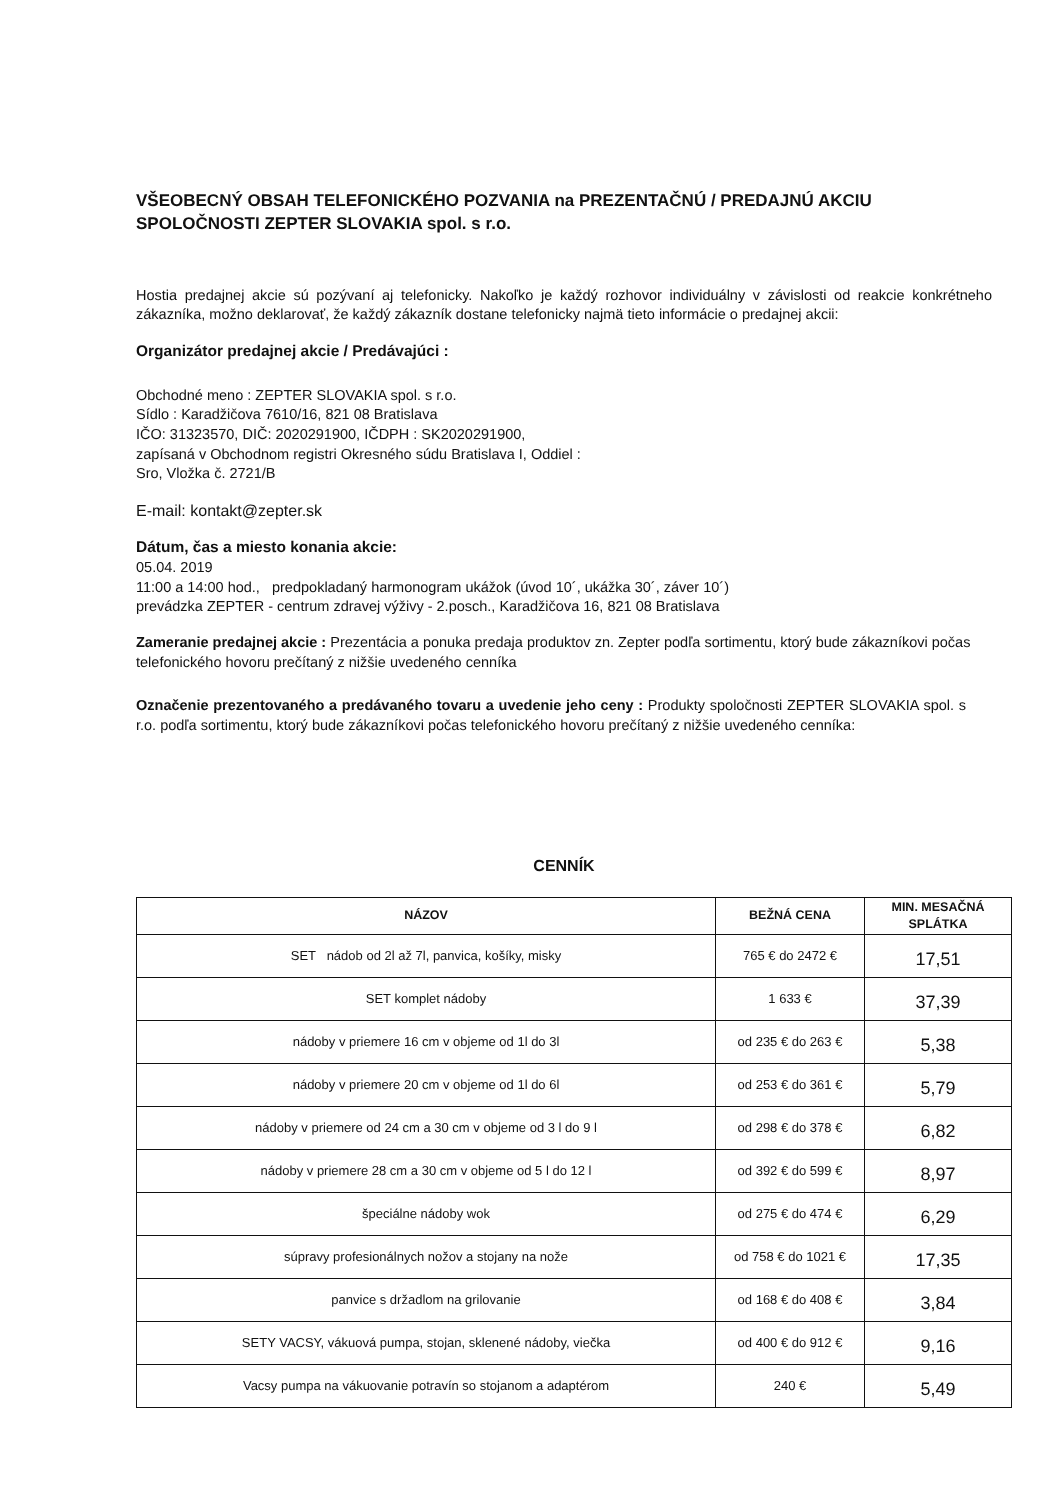VŠEOBECNÝ OBSAH TELEFONICKÉHO POZVANIA na PREZENTAČNÚ / PREDAJNÚ AKCIU SPOLOČNOSTI ZEPTER SLOVAKIA spol. s r.o.
Hostia predajnej akcie sú pozývaní aj telefonicky. Nakoľko je každý rozhovor individuálny v závislosti od reakcie konkrétneho zákazníka, možno deklarovať, že každý zákazník dostane telefonicky najmä tieto informácie o predajnej akcii:
Organizátor predajnej akcie / Predávajúci :
Obchodné meno : ZEPTER SLOVAKIA spol. s r.o.
Sídlo : Karadžičova 7610/16, 821 08 Bratislava
IČO: 31323570, DIČ: 2020291900, IČDPH : SK2020291900,
zapísaná v Obchodnom registri Okresného súdu Bratislava I, Oddiel :
Sro, Vložka č. 2721/B
E-mail: kontakt@zepter.sk
Dátum, čas a miesto konania akcie:
05.04. 2019
11:00 a 14:00 hod., predpokladaný harmonogram ukážok (úvod 10´, ukážka 30´, záver 10´)
prevádzka ZEPTER - centrum zdravej výživy - 2.posch., Karadžičova 16, 821 08 Bratislava
Zameranie predajnej akcie : Prezentácia a ponuka predaja produktov zn. Zepter podľa sortimentu, ktorý bude zákazníkovi počas telefonického hovoru prečítaný z nižšie uvedeného cenníka
Označenie prezentovaného a predávaného tovaru a uvedenie jeho ceny : Produkty spoločnosti ZEPTER SLOVAKIA spol. s r.o. podľa sortimentu, ktorý bude zákazníkovi počas telefonického hovoru prečítaný z nižšie uvedeného cenníka:
CENNÍK
| NÁZOV | BEŽNÁ CENA | MIN. MESAČNÁ SPLÁTKA |
| --- | --- | --- |
| SET nádob od 2l až 7l, panvica, košíky, misky | 765 € do 2472 € | 17,51 |
| SET komplet nádoby | 1 633 € | 37,39 |
| nádoby v priemere 16 cm v objeme od 1l do 3l | od 235 € do 263 € | 5,38 |
| nádoby v priemere 20 cm v objeme od 1l do 6l | od 253 € do 361 € | 5,79 |
| nádoby v priemere od 24 cm a 30 cm v objeme od 3 l do 9 l | od 298 € do 378 € | 6,82 |
| nádoby v priemere 28 cm a 30 cm v objeme od 5 l do 12 l | od 392 € do 599 € | 8,97 |
| špeciálne nádoby wok | od 275 € do 474 € | 6,29 |
| súpravy profesionálnych nožov a stojany na nože | od 758 € do 1021 € | 17,35 |
| panvice s držadlom na grilovanie | od 168 € do 408 € | 3,84 |
| SETY VACSY, vákuová pumpa, stojan, sklenené nádoby, viečka | od 400 € do 912 € | 9,16 |
| Vacsy pumpa na vákuovanie potravín so stojanom a adaptérom | 240 € | 5,49 |